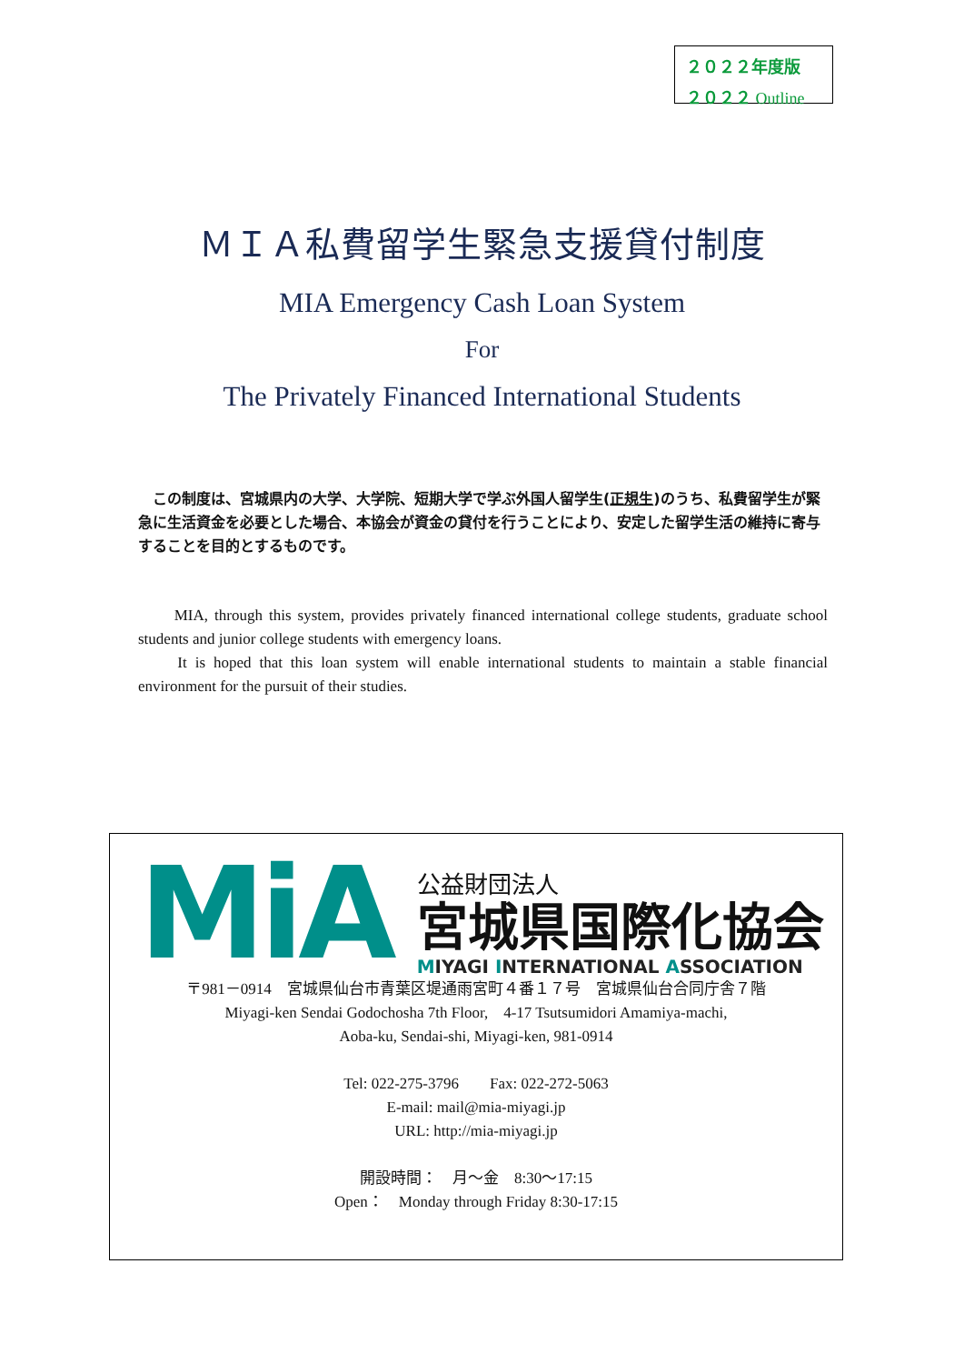２０２２年度版
２０２２ Outline
ＭＩＡ私費留学生緊急支援貸付制度
MIA Emergency Cash Loan System
For
The Privately Financed International Students
　この制度は、宮城県内の大学、大学院、短期大学で学ぶ外国人留学生(正規生)のうち、私費留学生が緊急に生活資金を必要とした場合、本協会が資金の貸付を行うことにより、安定した留学生活の維持に寄与することを目的とするものです。
　　MIA, through this system, provides privately financed international college students, graduate school students and junior college students with emergency loans.
　　It is hoped that this loan system will enable international students to maintain a stable financial environment for the pursuit of their studies.
MiA
公益財団法人
宮城県国際化協会
MIYAGI INTERNATIONAL ASSOCIATION
〒981－0914　宮城県仙台市青葉区堤通雨宮町４番１７号　宮城県仙台合同庁舎７階
Miyagi-ken Sendai Godochosha 7th Floor,　4-17 Tsutsumidori Amamiya-machi,
Aoba-ku, Sendai-shi, Miyagi-ken, 981-0914
Tel: 022-275-3796　　Fax: 022-272-5063
E-mail: mail@mia-miyagi.jp
URL: http://mia-miyagi.jp
開設時間：　月～金　8:30～17:15
Open：　Monday through Friday 8:30-17:15